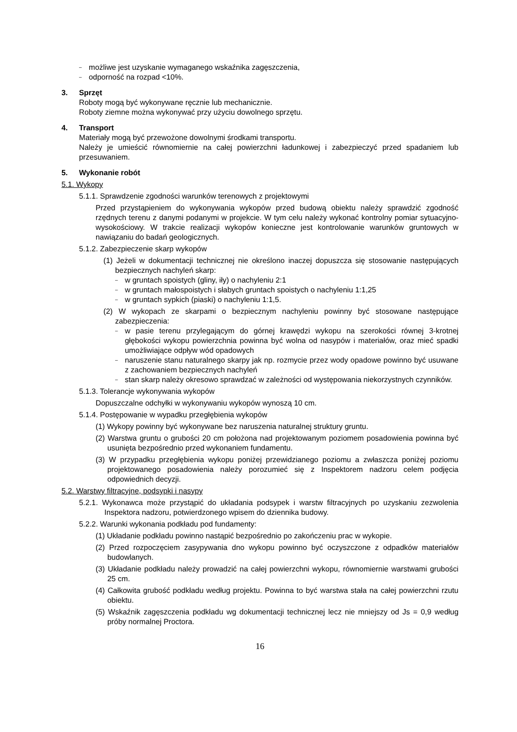możliwe jest uzyskanie wymaganego wskaźnika zagęszczenia,
odporność na rozpad <10%.
3. Sprzęt
Roboty mogą być wykonywane ręcznie lub mechanicznie.
Roboty ziemne można wykonywać przy użyciu dowolnego sprzętu.
4. Transport
Materiały mogą być przewożone dowolnymi środkami transportu.
Należy je umieścić równomiernie na całej powierzchni ładunkowej i zabezpieczyć przed spadaniem lub przesuwaniem.
5. Wykonanie robót
5.1. Wykopy
5.1.1. Sprawdzenie zgodności warunków terenowych z projektowymi
Przed przystąpieniem do wykonywania wykopów przed budową obiektu należy sprawdzić zgodność rzędnych terenu z danymi podanymi w projekcie. W tym celu należy wykonać kontrolny pomiar sytuacyjno-wysokościowy. W trakcie realizacji wykopów konieczne jest kontrolowanie warunków gruntowych w nawiązaniu do badań geologicznych.
5.1.2. Zabezpieczenie skarp wykopów
(1) Jeżeli w dokumentacji technicznej nie określono inaczej dopuszcza się stosowanie następujących bezpiecznych nachyleń skarp:
w gruntach spoistych (gliny, iły) o nachyleniu 2:1
w gruntach małospoistych i słabych gruntach spoistych o nachyleniu 1:1,25
w gruntach sypkich (piaski) o nachyleniu 1:1,5.
(2) W wykopach ze skarpami o bezpiecznym nachyleniu powinny być stosowane następujące zabezpieczenia:
w pasie terenu przylegającym do górnej krawędzi wykopu na szerokości równej 3-krotnej głębokości wykopu powierzchnia powinna być wolna od nasypów i materiałów, oraz mieć spadki umożliwiające odpływ wód opadowych
naruszenie stanu naturalnego skarpy jak np. rozmycie przez wody opadowe powinno być usuwane z zachowaniem bezpiecznych nachyleń
stan skarp należy okresowo sprawdzać w zależności od występowania niekorzystnych czynników.
5.1.3. Tolerancje wykonywania wykopów
Dopuszczalne odchyłki w wykonywaniu wykopów wynoszą 10 cm.
5.1.4. Postępowanie w wypadku przegłębienia wykopów
(1) Wykopy powinny być wykonywane bez naruszenia naturalnej struktury gruntu.
(2) Warstwa gruntu o grubości 20 cm położona nad projektowanym poziomem posadowienia powinna być usunięta bezpośrednio przed wykonaniem fundamentu.
(3) W przypadku przegłębienia wykopu poniżej przewidzianego poziomu a zwłaszcza poniżej poziomu projektowanego posadowienia należy porozumieć się z Inspektorem nadzoru celem podjęcia odpowiednich decyzji.
5.2. Warstwy filtracyjne, podsypki i nasypy
5.2.1. Wykonawca może przystąpić do układania podsypek i warstw filtracyjnych po uzyskaniu zezwolenia Inspektora nadzoru, potwierdzonego wpisem do dziennika budowy.
5.2.2. Warunki wykonania podkładu pod fundamenty:
(1) Układanie podkładu powinno nastąpić bezpośrednio po zakończeniu prac w wykopie.
(2) Przed rozpoczęciem zasypywania dno wykopu powinno być oczyszczone z odpadków materiałów budowlanych.
(3) Układanie podkładu należy prowadzić na całej powierzchni wykopu, równomiernie warstwami grubości 25 cm.
(4) Całkowita grubość podkładu według projektu. Powinna to być warstwa stała na całej powierzchni rzutu obiektu.
(5) Wskaźnik zagęszczenia podkładu wg dokumentacji technicznej lecz nie mniejszy od Js = 0,9 według próby normalnej Proctora.
16